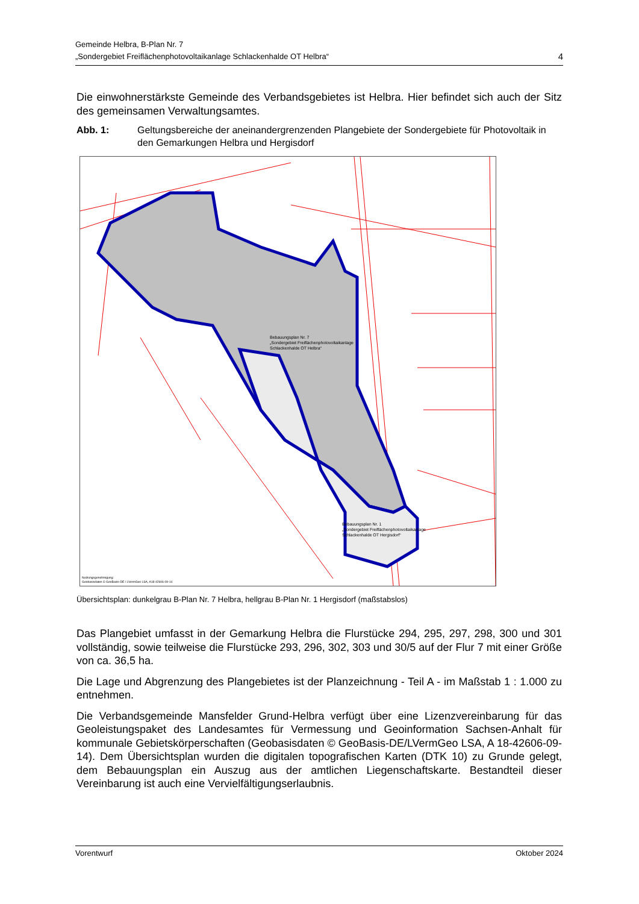Gemeinde Helbra, B-Plan Nr. 7
„Sondergebiet Freiflächenphotovoltaikanlage Schlackenhalde OT Helbra“
4
Die einwohnerstärkste Gemeinde des Verbandsgebietes ist Helbra. Hier befindet sich auch der Sitz des gemeinsamen Verwaltungsamtes.
Abb. 1: Geltungsbereiche der aneinandergrenzenden Plangebiete der Sondergebiete für Photovoltaik in den Gemarkungen Helbra und Hergisdorf
Bebauungsplan Nr. 7
„Sondergebiet Freiflächenphotovoltaikanlage
Schlackenhalde OT Helbra“
Bebauungsplan Nr. 1
„Sondergebiet Freiflächenphotovoltaikanlage
Schlackenhalde OT Hergisdorf“
Nutzungsgenehmigung:
Geobasisdaten © GeoBasis-DE / LVermGeo LSA, A18-42606-09-14
Übersichtsplan: dunkelgrau B-Plan Nr. 7 Helbra, hellgrau B-Plan Nr. 1 Hergisdorf (maßstabslos)
Das Plangebiet umfasst in der Gemarkung Helbra die Flurstücke 294, 295, 297, 298, 300 und 301 vollständig, sowie teilweise die Flurstücke 293, 296, 302, 303 und 30/5 auf der Flur 7 mit einer Größe von ca. 36,5 ha.
Die Lage und Abgrenzung des Plangebietes ist der Planzeichnung - Teil A - im Maßstab 1 : 1.000 zu entnehmen.
Die Verbandsgemeinde Mansfelder Grund-Helbra verfügt über eine Lizenzvereinbarung für das Geoleistungspaket des Landesamtes für Vermessung und Geoinformation Sachsen-Anhalt für kommunale Gebietskörperschaften (Geobasisdaten © GeoBasis-DE/LVermGeo LSA, A 18-42606-09-14). Dem Übersichtsplan wurden die digitalen topografischen Karten (DTK 10) zu Grunde gelegt, dem Bebauungsplan ein Auszug aus der amtlichen Liegenschaftskarte. Bestandteil dieser Vereinbarung ist auch eine Vervielfältigungserlaubnis.
Vorentwurf Oktober 2024